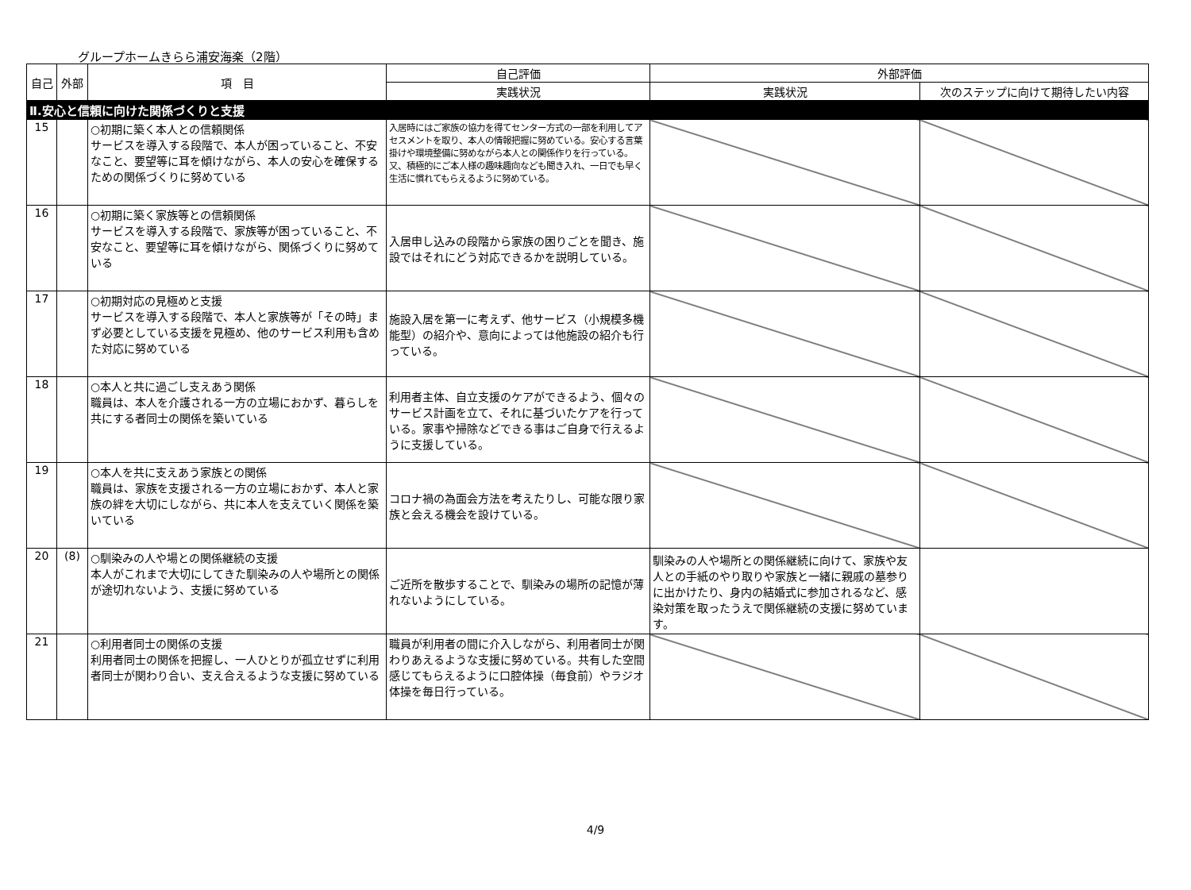グループホームきらら浦安海楽（2階）
| 自己 | 外部 | 項 目 | 自己評価 | 外部評価 | |
| --- | --- | --- | --- | --- | --- |
| | | | 実践状況 | 実践状況 | 次のステップに向けて期待したい内容 |
| Ⅱ.安心と信頼に向けた関係づくりと支援 | | | | | |
| 15 | | ○初期に築く本人との信頼関係 サービスを導入する段階で、本人が困っていること、不安なこと、要望等に耳を傾けながら、本人の安心を確保するための関係づくりに努めている | 入居時にはご家族の協力を得てセンター方式の一部を利用してアセスメントを取り、本人の情報把握に努めている。安心する言葉掛けや環境整備に努めながら本人との関係作りを行っている。又、積極的にご本人様の趣味趣向なども聞き入れ、一日でも早く生活に慣れてもらえるように努めている。 | | |
| 16 | | ○初期に築く家族等との信頼関係 サービスを導入する段階で、家族等が困っていること、不安なこと、要望等に耳を傾けながら、関係づくりに努めている | 入居申し込みの段階から家族の困りごとを聞き、施設ではそれにどう対応できるかを説明している。 | | |
| 17 | | ○初期対応の見極めと支援 サービスを導入する段階で、本人と家族等が「その時」まず必要としている支援を見極め、他のサービス利用も含めた対応に努めている | 施設入居を第一に考えず、他サービス（小規模多機能型）の紹介や、意向によっては他施設の紹介も行っている。 | | |
| 18 | | ○本人と共に過ごし支えあう関係 職員は、本人を介護される一方の立場におかず、暮らしを共にする者同士の関係を築いている | 利用者主体、自立支援のケアができるよう、個々のサービス計画を立て、それに基づいたケアを行っている。家事や掃除などできる事はご自身で行えるように支援している。 | | |
| 19 | | ○本人を共に支えあう家族との関係 職員は、家族を支援される一方の立場におかず、本人と家族の絆を大切にしながら、共に本人を支えていく関係を築いている | コロナ禍の為面会方法を考えたりし、可能な限り家族と会える機会を設けている。 | | |
| 20 | (8) | ○馴染みの人や場との関係継続の支援 本人がこれまで大切にしてきた馴染みの人や場所との関係が途切れないよう、支援に努めている | ご近所を散歩することで、馴染みの場所の記憶が薄れないようにしている。 | 馴染みの人や場所との関係継続に向けて、家族や友人との手紙のやり取りや家族と一緒に親戚の墓参りに出かけたり、身内の結婚式に参加されるなど、感染対策を取ったうえで関係継続の支援に努めています。 | |
| 21 | | ○利用者同士の関係の支援 利用者同士の関係を把握し、一人ひとりが孤立せずに利用者同士が関わり合い、支え合えるような支援に努めている | 職員が利用者の間に介入しながら、利用者同士が関わりあえるような支援に努めている。共有した空間感じてもらえるように口腔体操（毎食前）やラジオ体操を毎日行っている。 | | |
4/9